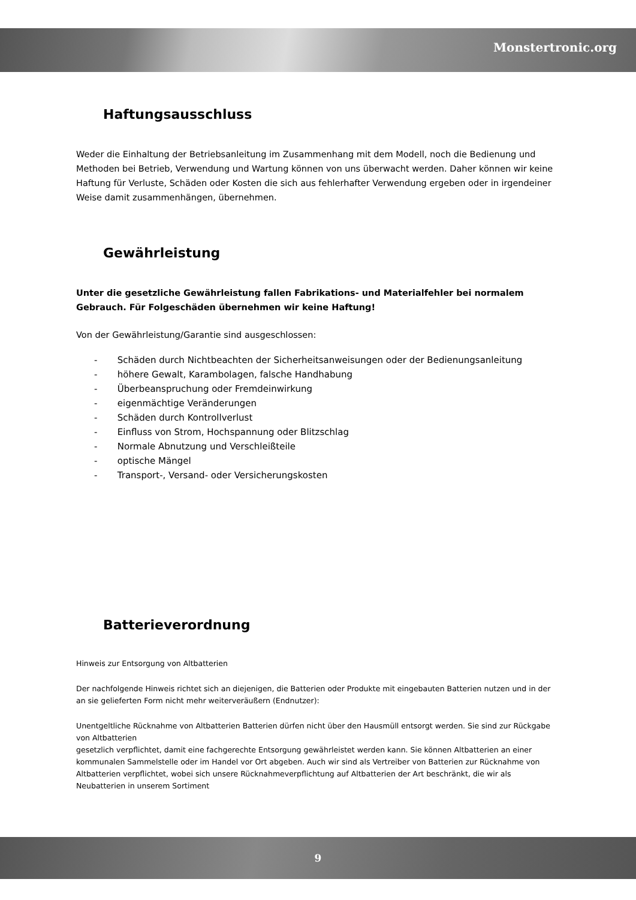Monstertronic.org
Haftungsausschluss
Weder die Einhaltung der Betriebsanleitung im Zusammenhang mit dem Modell, noch die Bedienung und Methoden bei Betrieb, Verwendung und Wartung können von uns überwacht werden. Daher können wir keine Haftung für Verluste, Schäden oder Kosten die sich aus fehlerhafter Verwendung ergeben oder in irgendeiner Weise damit zusammenhängen, übernehmen.
Gewährleistung
Unter die gesetzliche Gewährleistung fallen Fabrikations- und Materialfehler bei normalem Gebrauch. Für Folgeschäden übernehmen wir keine Haftung!
Von der Gewährleistung/Garantie sind ausgeschlossen:
- Schäden durch Nichtbeachten der Sicherheitsanweisungen oder der Bedienungsanleitung
- höhere Gewalt, Karambolagen, falsche Handhabung
- Überbeanspruchung oder Fremdeinwirkung
- eigenmächtige Veränderungen
- Schäden durch Kontrollverlust
- Einfluss von Strom, Hochspannung oder Blitzschlag
- Normale Abnutzung und Verschleißteile
- optische Mängel
- Transport-, Versand- oder Versicherungskosten
Batterieverordnung
Hinweis zur Entsorgung von Altbatterien
Der nachfolgende Hinweis richtet sich an diejenigen, die Batterien oder Produkte mit eingebauten Batterien nutzen und in der an sie gelieferten Form nicht mehr weiterveräußern (Endnutzer):
Unentgeltliche Rücknahme von Altbatterien Batterien dürfen nicht über den Hausmüll entsorgt werden. Sie sind zur Rückgabe von Altbatterien
gesetzlich verpflichtet, damit eine fachgerechte Entsorgung gewährleistet werden kann. Sie können Altbatterien an einer kommunalen Sammelstelle oder im Handel vor Ort abgeben. Auch wir sind als Vertreiber von Batterien zur Rücknahme von Altbatterien verpflichtet, wobei sich unsere Rücknahmeverpflichtung auf Altbatterien der Art beschränkt, die wir als Neubatterien in unserem Sortiment
9